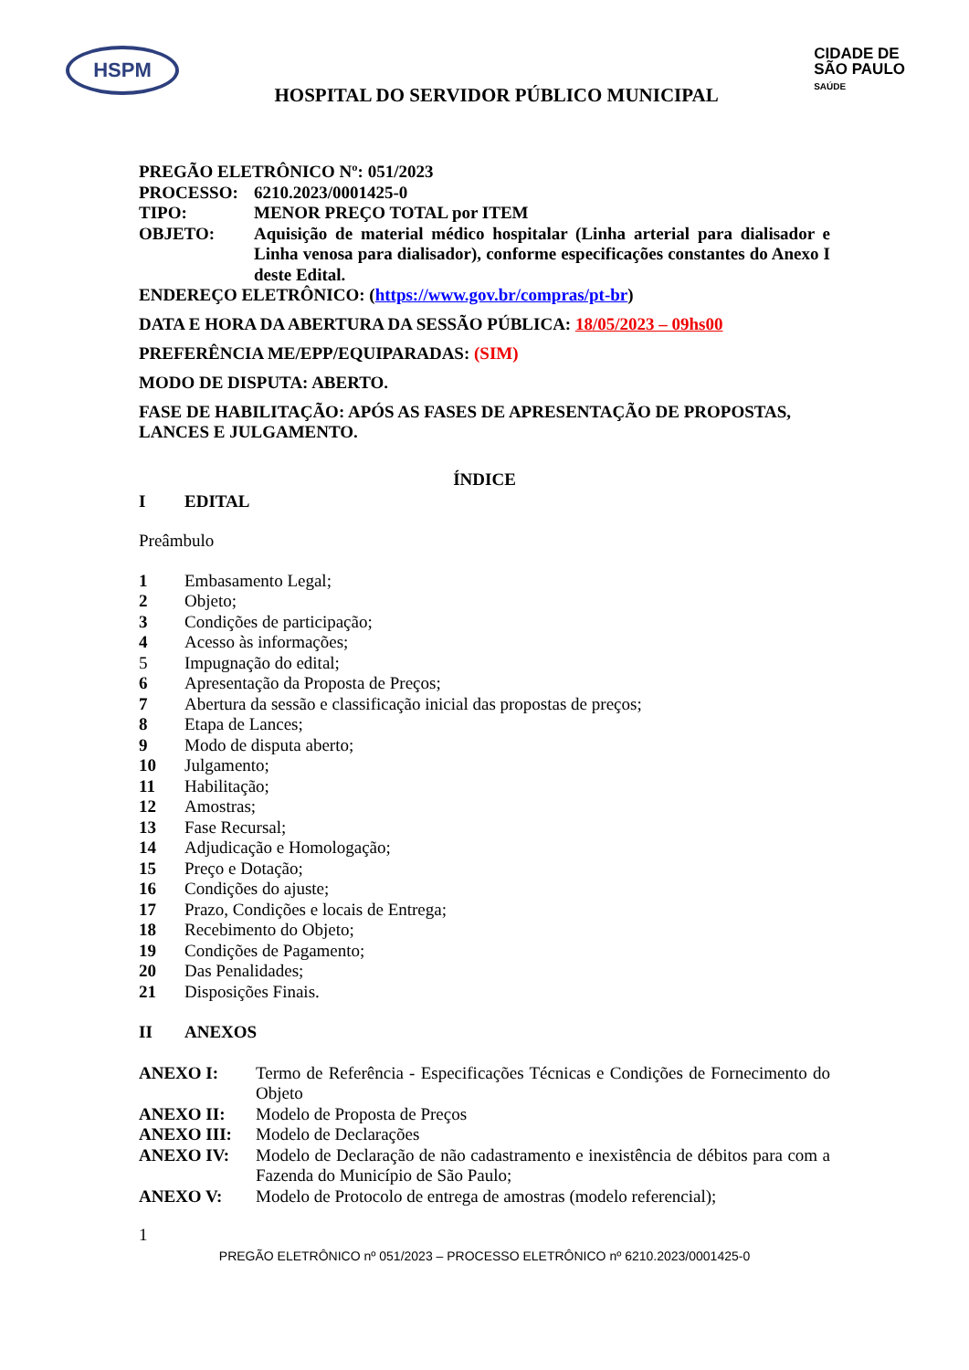HSPM
HOSPITAL DO SERVIDOR PÚBLICO MUNICIPAL
CIDADE DE
SÃO PAULO
SAÚDE
PREGÃO ELETRÔNICO Nº: 051/2023
PROCESSO: 6210.2023/0001425-0
TIPO: MENOR PREÇO TOTAL por ITEM
OBJETO: Aquisição de material médico hospitalar (Linha arterial para dialisador e Linha venosa para dialisador), conforme especificações constantes do Anexo I deste Edital.
ENDEREÇO ELETRÔNICO: (https://www.gov.br/compras/pt-br)
DATA E HORA DA ABERTURA DA SESSÃO PÚBLICA: 18/05/2023 – 09hs00
PREFERÊNCIA ME/EPP/EQUIPARADAS: (SIM)
MODO DE DISPUTA: ABERTO.
FASE DE HABILITAÇÃO: APÓS AS FASES DE APRESENTAÇÃO DE PROPOSTAS, LANCES E JULGAMENTO.
ÍNDICE
I EDITAL
Preâmbulo
1 Embasamento Legal;
2 Objeto;
3 Condições de participação;
4 Acesso às informações;
5 Impugnação do edital;
6 Apresentação da Proposta de Preços;
7 Abertura da sessão e classificação inicial das propostas de preços;
8 Etapa de Lances;
9 Modo de disputa aberto;
10 Julgamento;
11 Habilitação;
12 Amostras;
13 Fase Recursal;
14 Adjudicação e Homologação;
15 Preço e Dotação;
16 Condições do ajuste;
17 Prazo, Condições e locais de Entrega;
18 Recebimento do Objeto;
19 Condições de Pagamento;
20 Das Penalidades;
21 Disposições Finais.
II ANEXOS
ANEXO I: Termo de Referência - Especificações Técnicas e Condições de Fornecimento do Objeto
ANEXO II: Modelo de Proposta de Preços
ANEXO III: Modelo de Declarações
ANEXO IV: Modelo de Declaração de não cadastramento e inexistência de débitos para com a Fazenda do Município de São Paulo;
ANEXO V: Modelo de Protocolo de entrega de amostras (modelo referencial);
1
PREGÃO ELETRÔNICO nº 051/2023 – PROCESSO ELETRÔNICO nº 6210.2023/0001425-0